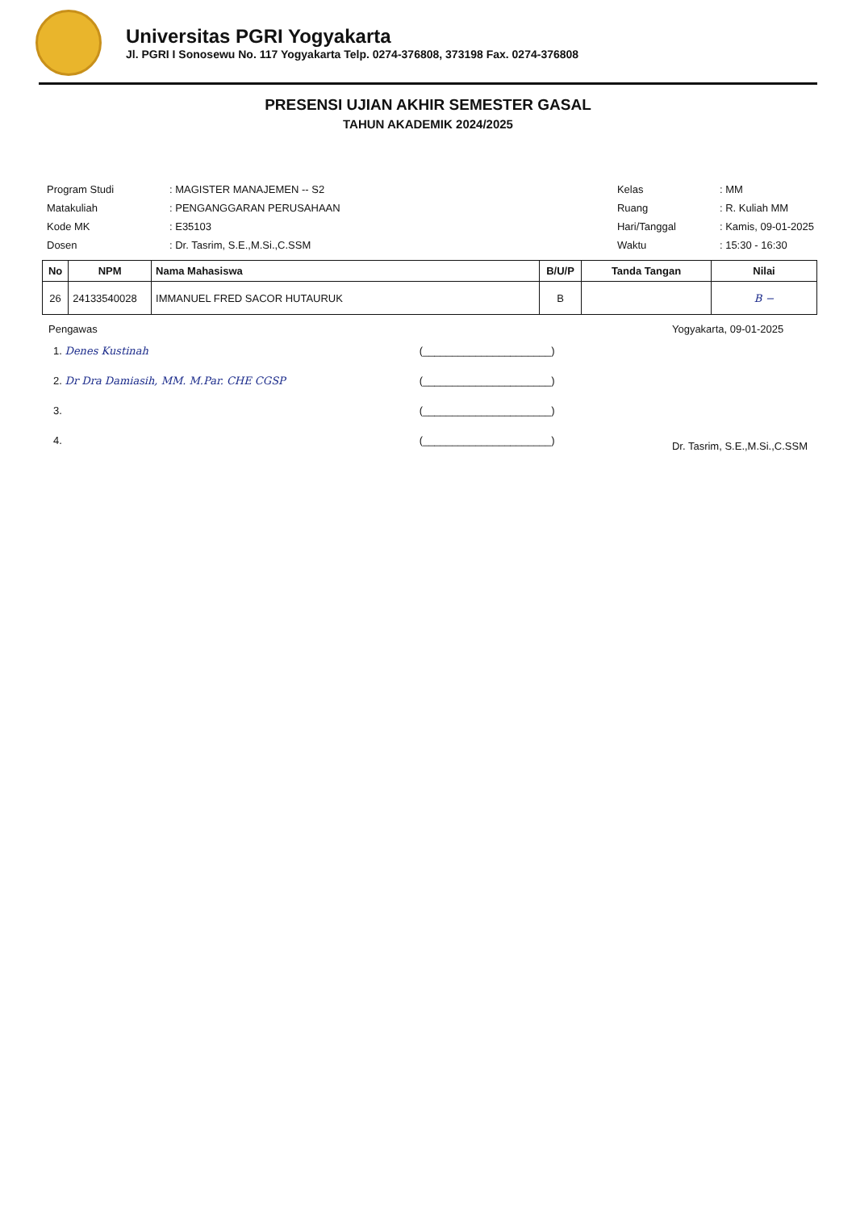Universitas PGRI Yogyakarta
Jl. PGRI I Sonosewu No. 117 Yogyakarta Telp. 0274-376808, 373198 Fax. 0274-376808
PRESENSI UJIAN AKHIR SEMESTER GASAL
TAHUN AKADEMIK 2024/2025
| Program Studi | : MAGISTER MANAJEMEN -- S2 |
| Matakuliah | : PENGANGGARAN PERUSAHAAN |
| Kode MK | : E35103 |
| Dosen | : Dr. Tasrim, S.E.,M.Si.,C.SSM |
| Kelas | : MM |
| Ruang | : R. Kuliah MM |
| Hari/Tanggal | : Kamis, 09-01-2025 |
| Waktu | : 15:30 - 16:30 |
| No | NPM | Nama Mahasiswa | B/U/P | Tanda Tangan | Nilai |
| --- | --- | --- | --- | --- | --- |
| 26 | 24133540028 | IMMANUEL FRED SACOR HUTAURUK | B | | B − |
Pengawas
| 1. Denes Kustinah | (______________________) |
| 2. Dr Dra Damiasih, MM. M.Par. CHE CGSP | (______________________) |
| 3. | (______________________) |
| 4. | (______________________) |
Yogyakarta, 09-01-2025
Dr. Tasrim, S.E.,M.Si.,C.SSM